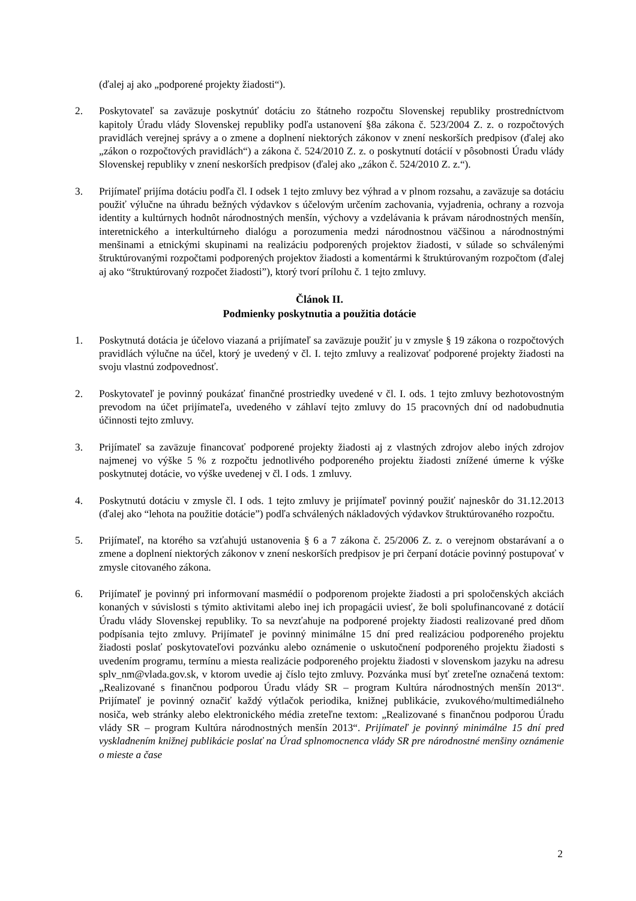(ďalej aj ako „podporené projekty žiadosti“).
2. Poskytovateľ sa zaväzuje poskytnúť dotáciu zo štátneho rozpočtu Slovenskej republiky prostredníctvom kapitoly Úradu vlády Slovenskej republiky podľa ustanovení §8a zákona č. 523/2004 Z. z. o rozpočtových pravidlách verejnej správy a o zmene a doplnení niektorých zákonov v znení neskorších predpisov (ďalej ako „zákon o rozpočtových pravidlách“) a zákona č. 524/2010 Z. z. o poskytnutí dotácií v pôsobnosti Úradu vlády Slovenskej republiky v znení neskorších predpisov (ďalej ako „zákon č. 524/2010 Z. z.“).
3. Prijímateľ prijíma dotáciu podľa čl. I odsek 1 tejto zmluvy bez výhrad a v plnom rozsahu, a zaväzuje sa dotáciu použiť výlučne na úhradu bežných výdavkov s účelovým určením zachovania, vyjadrenia, ochrany a rozvoja identity a kultúrnych hodnôt národnostných menšín, výchovy a vzdelávania k právam národnostných menšín, interetnického a interkultúrneho dialógu a porozumenia medzi národnostnou väčšinou a národnostnými menšinami a etnickými skupinami na realizáciu podporených projektov žiadosti, v súlade so schválenými štruktúrovanými rozpočtami podporených projektov žiadosti a komentármi k štruktúrovaným rozpočtom (ďalej aj ako “štruktúrovaný rozpočet žiadosti”), ktorý tvorí prílohu č. 1 tejto zmluvy.
Článok II.
Podmienky poskytnutia a použitia dotácie
1. Poskytnutá dotácia je účelovo viazaná a prijímateľ sa zaväzuje použiť ju v zmysle § 19 zákona o rozpočtových pravidlách výlučne na účel, ktorý je uvedený v čl. I. tejto zmluvy a realizovať podporené projekty žiadosti na svoju vlastnú zodpovednosť.
2. Poskytovateľ je povinný poukázať finančné prostriedky uvedené v čl. I. ods. 1 tejto zmluvy bezhotovostným prevodom na účet prijímateľa, uvedeného v záhlaví tejto zmluvy do 15 pracovných dní od nadobudnutia účinnosti tejto zmluvy.
3. Prijímateľ sa zaväzuje financovať podporené projekty žiadosti aj z vlastných zdrojov alebo iných zdrojov najmenej vo výške 5 % z rozpočtu jednotlivého podporeného projektu žiadosti znížené úmerne k výške poskytnutej dotácie, vo výške uvedenej v čl. I ods. 1 zmluvy.
4. Poskytnutú dotáciu v zmysle čl. I ods. 1 tejto zmluvy je prijímateľ povinný použiť najneskôr do 31.12.2013 (ďalej ako “lehota na použitie dotácie”) podľa schválených nákladových výdavkov štruktúrovaného rozpočtu.
5. Prijímateľ, na ktorého sa vzťahujú ustanovenia § 6 a 7 zákona č. 25/2006 Z. z. o verejnom obstarávaní a o zmene a doplnení niektorých zákonov v znení neskorších predpisov je pri čerpaní dotácie povinný postupovať v zmysle citovaného zákona.
6. Prijímateľ je povinný pri informovaní masmédií o podporenom projekte žiadosti a pri spoločenských akciách konaných v súvislosti s týmito aktivitami alebo inej ich propagácii uviesť, že boli spolufinancované z dotácií Úradu vlády Slovenskej republiky. To sa nevzťahuje na podporené projekty žiadosti realizované pred dňom podpísania tejto zmluvy. Prijímateľ je povinný minimálne 15 dní pred realizáciou podporeného projektu žiadosti poslať poskytovateľovi pozvánku alebo oznámenie o uskutočnení podporeného projektu žiadosti s uvedením programu, termínu a miesta realizácie podporeného projektu žiadosti v slovenskom jazyku na adresu splv_nm@vlada.gov.sk, v ktorom uvedie aj číslo tejto zmluvy. Pozvánka musí byť zreteľne označená textom: „Realizované s finančnou podporou Úradu vlády SR – program Kultúra národnostných menšín 2013“. Prijímateľ je povinný označiť každý výtlačok periodika, knižnej publikácie, zvukového/multimediálneho nosiča, web stránky alebo elektronického média zreteľne textom: „Realizované s finančnou podporou Úradu vlády SR – program Kultúra národnostných menšín 2013“. Prijímateľ je povinný minimálne 15 dní pred vyskladnením knižnej publikácie poslať na Úrad splnomocnenca vlády SR pre národnostné menšiny oznámenie o mieste a čase
2